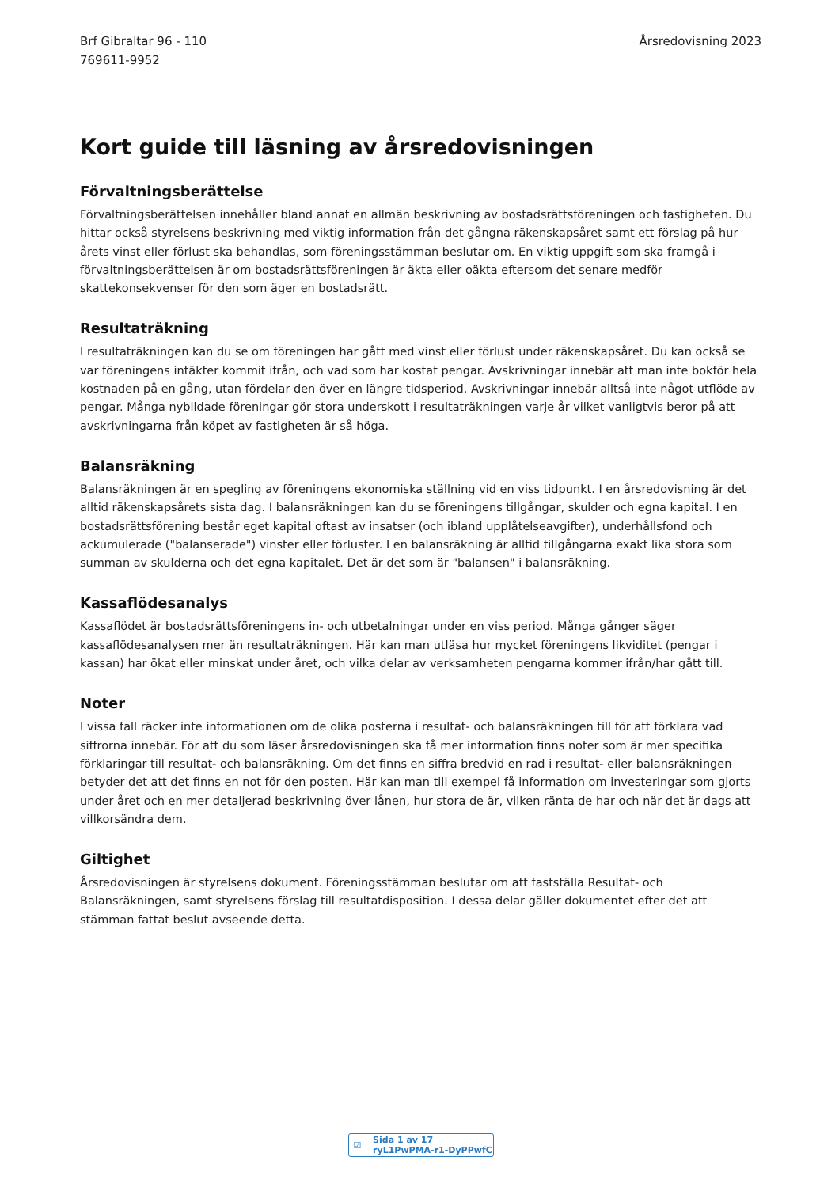Brf Gibraltar 96 - 110
769611-9952
Årsredovisning 2023
Kort guide till läsning av årsredovisningen
Förvaltningsberättelse
Förvaltningsberättelsen innehåller bland annat en allmän beskrivning av bostadsrättsföreningen och fastigheten. Du hittar också styrelsens beskrivning med viktig information från det gångna räkenskapsåret samt ett förslag på hur årets vinst eller förlust ska behandlas, som föreningsstämman beslutar om. En viktig uppgift som ska framgå i förvaltningsberättelsen är om bostadsrättsföreningen är äkta eller oäkta eftersom det senare medför skattekonsekvenser för den som äger en bostadsrätt.
Resultaträkning
I resultaträkningen kan du se om föreningen har gått med vinst eller förlust under räkenskapsåret. Du kan också se var föreningens intäkter kommit ifrån, och vad som har kostat pengar. Avskrivningar innebär att man inte bokför hela kostnaden på en gång, utan fördelar den över en längre tidsperiod. Avskrivningar innebär alltså inte något utflöde av pengar. Många nybildade föreningar gör stora underskott i resultaträkningen varje år vilket vanligtvis beror på att avskrivningarna från köpet av fastigheten är så höga.
Balansräkning
Balansräkningen är en spegling av föreningens ekonomiska ställning vid en viss tidpunkt. I en årsredovisning är det alltid räkenskapsårets sista dag. I balansräkningen kan du se föreningens tillgångar, skulder och egna kapital. I en bostadsrättsförening består eget kapital oftast av insatser (och ibland upplåtelseavgifter), underhållsfond och ackumulerade ("balanserade") vinster eller förluster. I en balansräkning är alltid tillgångarna exakt lika stora som summan av skulderna och det egna kapitalet. Det är det som är "balansen" i balansräkning.
Kassaflödesanalys
Kassaflödet är bostadsrättsföreningens in- och utbetalningar under en viss period. Många gånger säger kassaflödesanalysen mer än resultaträkningen. Här kan man utläsa hur mycket föreningens likviditet (pengar i kassan) har ökat eller minskat under året, och vilka delar av verksamheten pengarna kommer ifrån/har gått till.
Noter
I vissa fall räcker inte informationen om de olika posterna i resultat- och balansräkningen till för att förklara vad siffrorna innebär. För att du som läser årsredovisningen ska få mer information finns noter som är mer specifika förklaringar till resultat- och balansräkning. Om det finns en siffra bredvid en rad i resultat- eller balansräkningen betyder det att det finns en not för den posten. Här kan man till exempel få information om investeringar som gjorts under året och en mer detaljerad beskrivning över lånen, hur stora de är, vilken ränta de har och när det är dags att villkorsändra dem.
Giltighet
Årsredovisningen är styrelsens dokument. Föreningsstämman beslutar om att fastställa Resultat- och Balansräkningen, samt styrelsens förslag till resultatdisposition. I dessa delar gäller dokumentet efter det att stämman fattat beslut avseende detta.
☑ Sida 1 av 17 ryL1PwPMA-r1-DyPPwfC